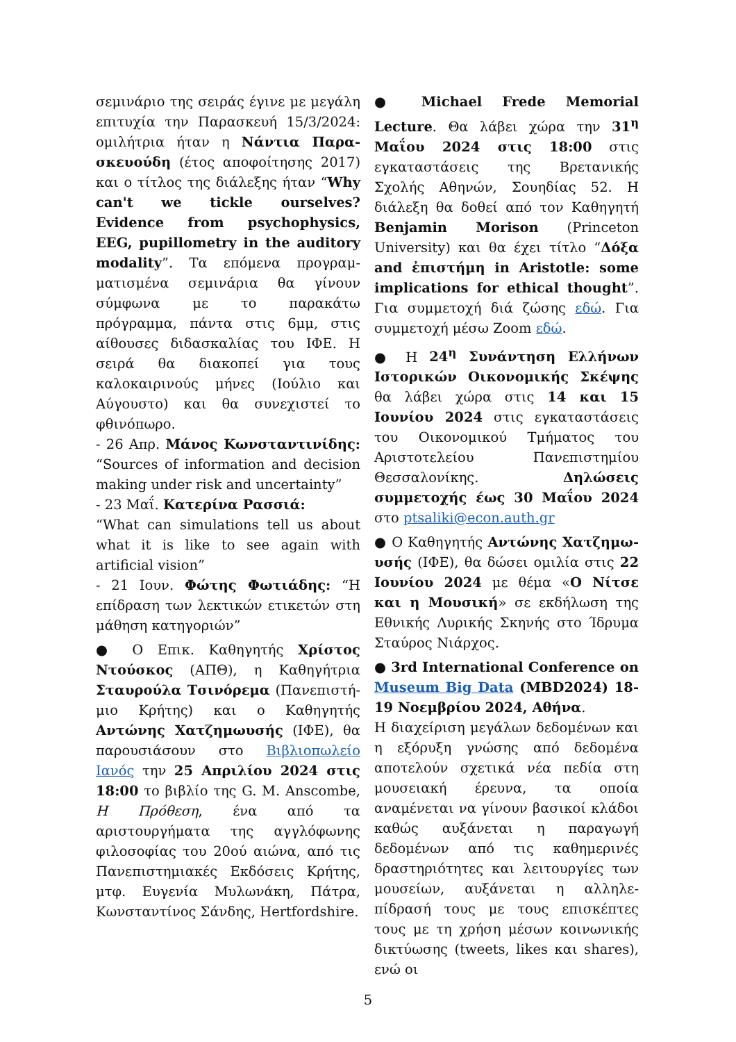σεμινάριο της σειράς έγινε με μεγάλη επιτυχία την Παρασκευή 15/3/2024: ομιλήτρια ήταν η Νάντια Παρα­σκευούδη (έτος αποφοίτησης 2017) και ο τίτλος της διάλεξης ήταν “Why can't we tickle ourselves? Evidence from psychophysics, EEG, pupillometry in the auditory modality”. Τα επόμενα προγραμ­ματισμένα σεμινάρια θα γίνουν σύμφωνα με το παρακάτω πρόγραμμα, πάντα στις 6μμ, στις αίθουσες διδασκαλίας του ΙΦΕ. Η σειρά θα διακοπεί για τους καλοκαιρινούς μήνες (Ιούλιο και Αύγουστο) και θα συνεχιστεί το φθινόπωρο.
- 26 Απρ. Μάνος Κωνσταντινίδης: “Sources of information and decision making under risk and uncertainty”
- 23 Μαΐ. Κατερίνα Ρασσιά:
“What can simulations tell us about what it is like to see again with artificial vision”
- 21 Ιουν. Φώτης Φωτιάδης: “Η επίδραση των λεκτικών ετικετών στη μάθηση κατηγοριών”
● Ο Επικ. Καθηγητής Χρίστος Ντούσκος (ΑΠΘ), η Καθηγήτρια Σταυρούλα Τσινόρεμα (Πανεπιστή­μιο Κρήτης) και ο Καθηγητής Αντώνης Χατζημωυσής (ΙΦΕ), θα παρουσιάσουν στο Βιβλιοπωλείο Ιανός την 25 Απριλίου 2024 στις 18:00 το βιβλίο της G. M. Anscombe, Η Πρόθεση, ένα από τα αριστουργήματα της αγγλόφωνης φιλοσοφίας του 20ού αιώνα, από τις Πανεπιστημιακές Εκδόσεις Κρήτης, μτφ. Ευγενία Μυλωνάκη, Πάτρα, Κωνσταντίνος Σάνδης, Hertfordshire.
● Michael Frede Memorial Lecture. Θα λάβει χώρα την 31<sup>η</sup> Μαΐου 2024 στις 18:00 στις εγκαταστάσεις της Βρετανικής Σχολής Αθηνών, Σουηδίας 52. Η διάλεξη θα δοθεί από τον Καθηγητή Benjamin Morison (Princeton University) και θα έχει τίτλο “Δόξα and ἐπιστήμη in Aristotle: some implications for ethical thought”. Για συμμετοχή διά ζώσης εδώ. Για συμμετοχή μέσω Zoom εδώ.
● Η 24<sup>η</sup> Συνάντηση Ελλήνων Ιστορικών Οικονομικής Σκέψης θα λάβει χώρα στις 14 και 15 Ιουνίου 2024 στις εγκαταστάσεις του Οικονομικού Τμήματος του Αριστοτελείου Πανεπιστημίου Θεσσαλονίκης. Δηλώσεις συμμετοχής έως 30 Μαΐου 2024 στο ptsaliki@econ.auth.gr
● Ο Καθηγητής Αντώνης Χατζημω­υσής (ΙΦΕ), θα δώσει ομιλία στις 22 Ιουνίου 2024 με θέμα «Ο Νίτσε και η Μουσική» σε εκδήλωση της Εθνικής Λυρικής Σκηνής στο Ίδρυμα Σταύρος Νιάρχος.
● 3rd International Conference on Museum Big Data (MBD2024) 18-19 Νοεμβρίου 2024, Αθήνα.
Η διαχείριση μεγάλων δεδομένων και η εξόρυξη γνώσης από δεδομένα αποτελούν σχετικά νέα πεδία στη μουσειακή έρευνα, τα οποία αναμένεται να γίνουν βασικοί κλάδοι καθώς αυξάνεται η παραγωγή δεδομένων από τις καθημερινές δραστηριότητες και λειτουργίες των μουσείων, αυξάνεται η αλληλε­πίδρασή τους με τους επισκέπτες τους με τη χρήση μέσων κοινωνικής δικτύ­ωσης (tweets, likes και shares), ενώ οι
5